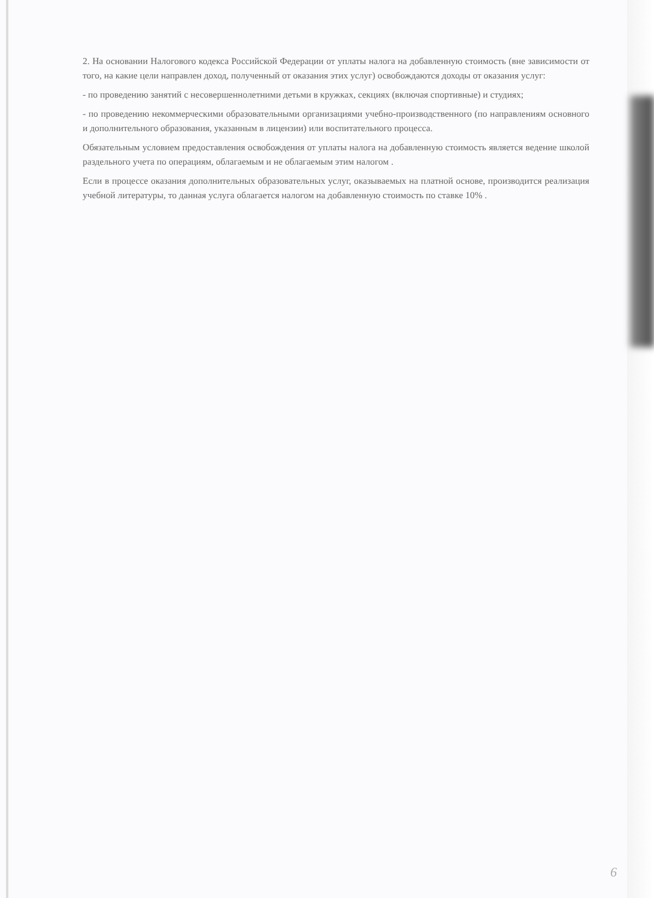2. На основании Налогового кодекса Российской Федерации от уплаты налога на добавленную стоимость (вне зависимости от того, на какие цели направлен доход, полученный от оказания этих услуг) освобождаются доходы от оказания услуг:
- по проведению занятий с несовершеннолетними детьми в кружках, секциях (включая спортивные) и студиях;
- по проведению некоммерческими образовательными организациями учебно-производственного (по направлениям основного и дополнительного образования, указанным в лицензии) или воспитательного процесса.
Обязательным условием предоставления освобождения от уплаты налога на добавленную стоимость является ведение школой раздельного учета по операциям, облагаемым и не облагаемым этим налогом .
Если в процессе оказания дополнительных образовательных услуг, оказываемых на платной основе, производится реализация учебной литературы, то данная услуга облагается налогом на добавленную стоимость по ставке 10% .
6